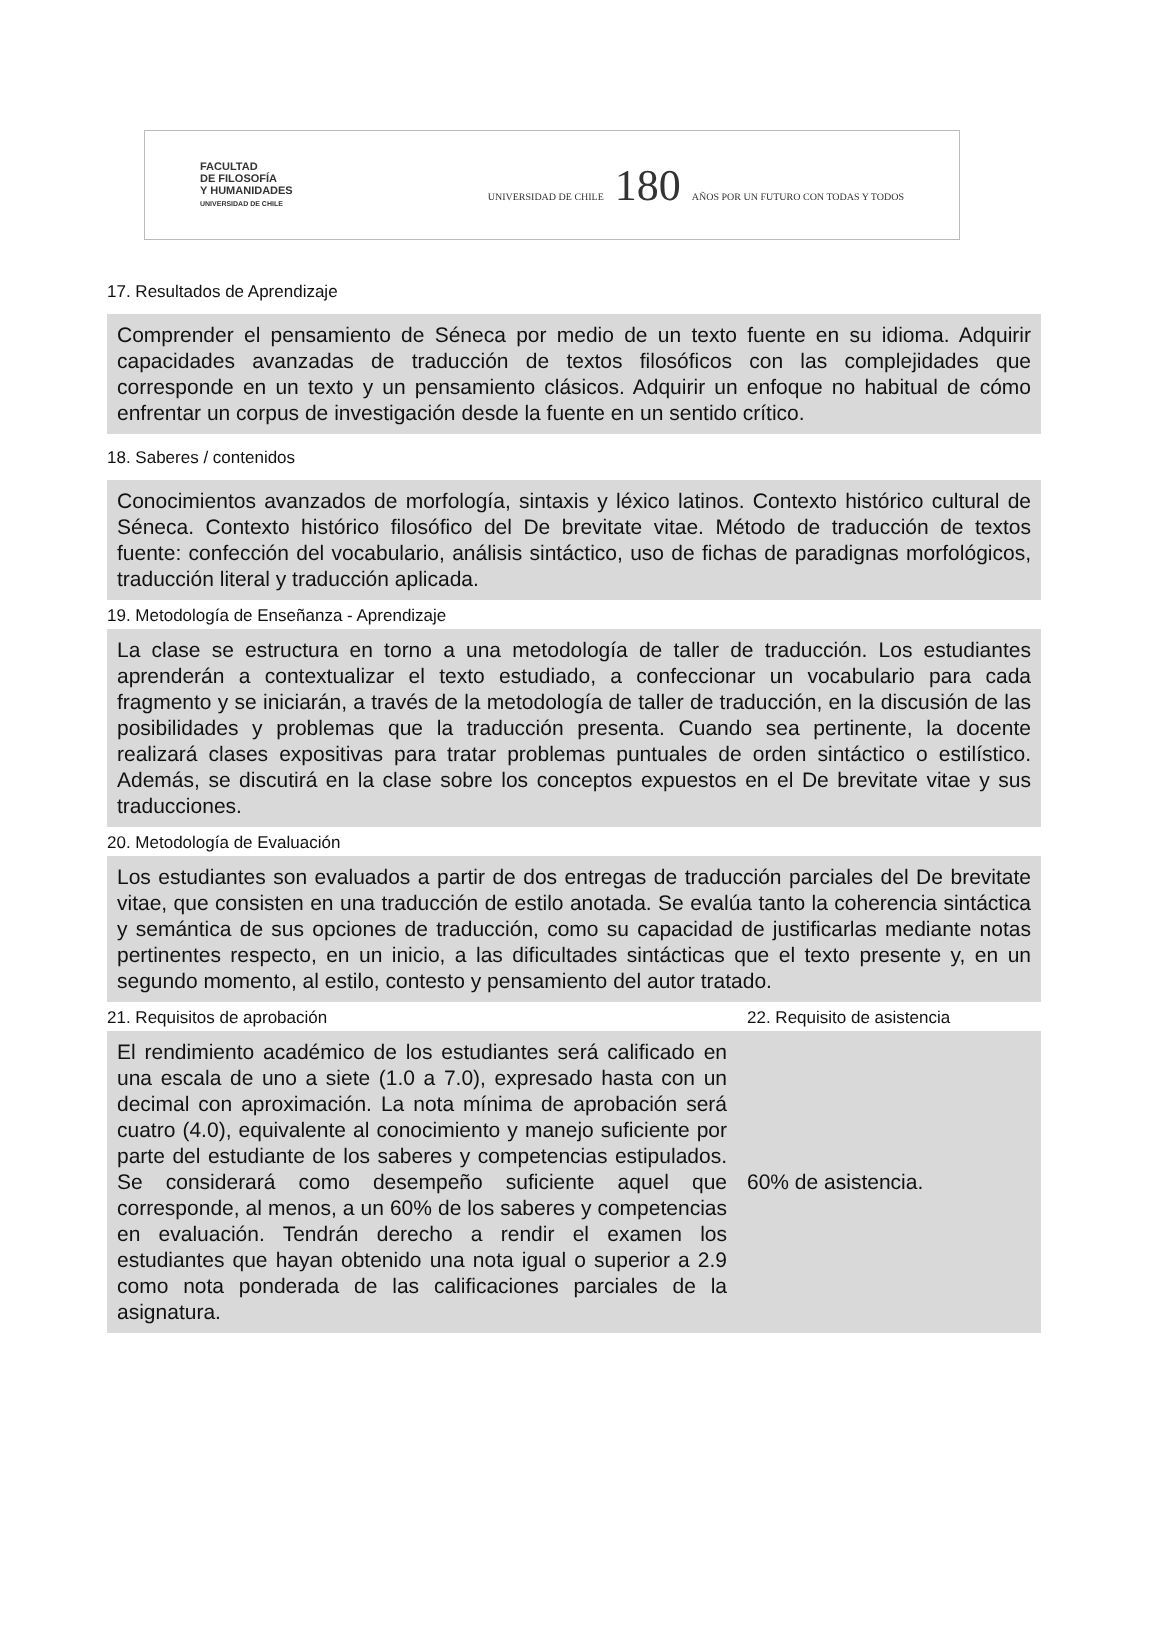FACULTAD
DE FILOSOFÍA
Y HUMANIDADES
UNIVERSIDAD DE CHILE
UNIVERSIDAD DE CHILE 180 AÑOS POR UN FUTURO CON TODAS Y TODOS
17. Resultados de Aprendizaje
Comprender el pensamiento de Séneca por medio de un texto fuente en su idioma. Adquirir capacidades avanzadas de traducción de textos filosóficos con las complejidades que corresponde en un texto y un pensamiento clásicos. Adquirir un enfoque no habitual de cómo enfrentar un corpus de investigación desde la fuente en un sentido crítico.
18. Saberes / contenidos
Conocimientos avanzados de morfología, sintaxis y léxico latinos. Contexto histórico cultural de Séneca. Contexto histórico filosófico del De brevitate vitae. Método de traducción de textos fuente: confección del vocabulario, análisis sintáctico, uso de fichas de paradignas morfológicos, traducción literal y traducción aplicada.
19. Metodología de Enseñanza - Aprendizaje
La clase se estructura en torno a una metodología de taller de traducción. Los estudiantes aprenderán a contextualizar el texto estudiado, a confeccionar un vocabulario para cada fragmento y se iniciarán, a través de la metodología de taller de traducción, en la discusión de las posibilidades y problemas que la traducción presenta. Cuando sea pertinente, la docente realizará clases expositivas para tratar problemas puntuales de orden sintáctico o estilístico. Además, se discutirá en la clase sobre los conceptos expuestos en el De brevitate vitae y sus traducciones.
20. Metodología de Evaluación
Los estudiantes son evaluados a partir de dos entregas de traducción parciales del De brevitate vitae, que consisten en una traducción de estilo anotada. Se evalúa tanto la coherencia sintáctica y semántica de sus opciones de traducción, como su capacidad de justificarlas mediante notas pertinentes respecto, en un inicio, a las dificultades sintácticas que el texto presente y, en un segundo momento, al estilo, contesto y pensamiento del autor tratado.
21. Requisitos de aprobación 22. Requisito de asistencia
El rendimiento académico de los estudiantes será calificado en una escala de uno a siete (1.0 a 7.0), expresado hasta con un decimal con aproximación. La nota mínima de aprobación será cuatro (4.0), equivalente al conocimiento y manejo suficiente por parte del estudiante de los saberes y competencias estipulados. Se considerará como desempeño suficiente aquel que corresponde, al menos, a un 60% de los saberes y competencias en evaluación. Tendrán derecho a rendir el examen los estudiantes que hayan obtenido una nota igual o superior a 2.9 como nota ponderada de las calificaciones parciales de la asignatura.
60% de asistencia.